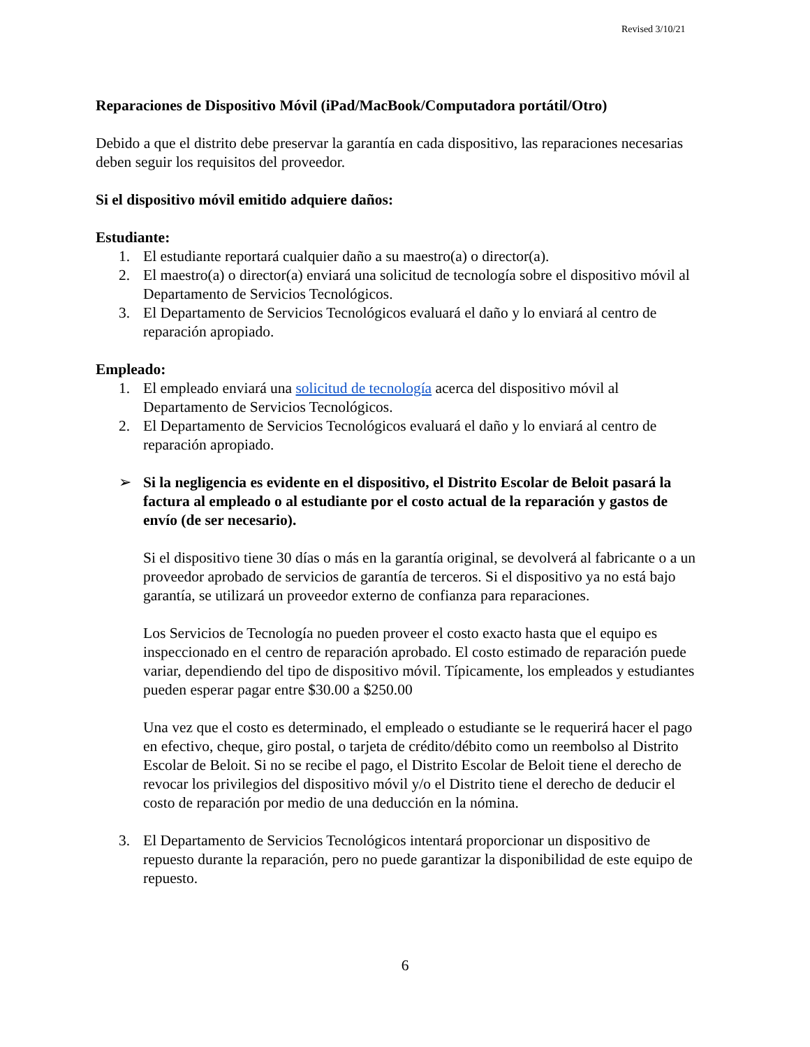Revised 3/10/21
Reparaciones de Dispositivo Móvil (iPad/MacBook/Computadora portátil/Otro)
Debido a que el distrito debe preservar la garantía en cada dispositivo, las reparaciones necesarias deben seguir los requisitos del proveedor.
Si el dispositivo móvil emitido adquiere daños:
Estudiante:
1. El estudiante reportará cualquier daño a su maestro(a) o director(a).
2. El maestro(a) o director(a) enviará una solicitud de tecnología sobre el dispositivo móvil al Departamento de Servicios Tecnológicos.
3. El Departamento de Servicios Tecnológicos evaluará el daño y lo enviará al centro de reparación apropiado.
Empleado:
1. El empleado enviará una solicitud de tecnología acerca del dispositivo móvil al Departamento de Servicios Tecnológicos.
2. El Departamento de Servicios Tecnológicos evaluará el daño y lo enviará al centro de reparación apropiado.
➢ Si la negligencia es evidente en el dispositivo, el Distrito Escolar de Beloit pasará la factura al empleado o al estudiante por el costo actual de la reparación y gastos de envío (de ser necesario).
Si el dispositivo tiene 30 días o más en la garantía original, se devolverá al fabricante o a un proveedor aprobado de servicios de garantía de terceros. Si el dispositivo ya no está bajo garantía, se utilizará un proveedor externo de confianza para reparaciones.
Los Servicios de Tecnología no pueden proveer el costo exacto hasta que el equipo es inspeccionado en el centro de reparación aprobado. El costo estimado de reparación puede variar, dependiendo del tipo de dispositivo móvil. Típicamente, los empleados y estudiantes pueden esperar pagar entre $30.00 a $250.00
Una vez que el costo es determinado, el empleado o estudiante se le requerirá hacer el pago en efectivo, cheque, giro postal, o tarjeta de crédito/débito como un reembolso al Distrito Escolar de Beloit. Si no se recibe el pago, el Distrito Escolar de Beloit tiene el derecho de revocar los privilegios del dispositivo móvil y/o el Distrito tiene el derecho de deducir el costo de reparación por medio de una deducción en la nómina.
3. El Departamento de Servicios Tecnológicos intentará proporcionar un dispositivo de repuesto durante la reparación, pero no puede garantizar la disponibilidad de este equipo de repuesto.
6